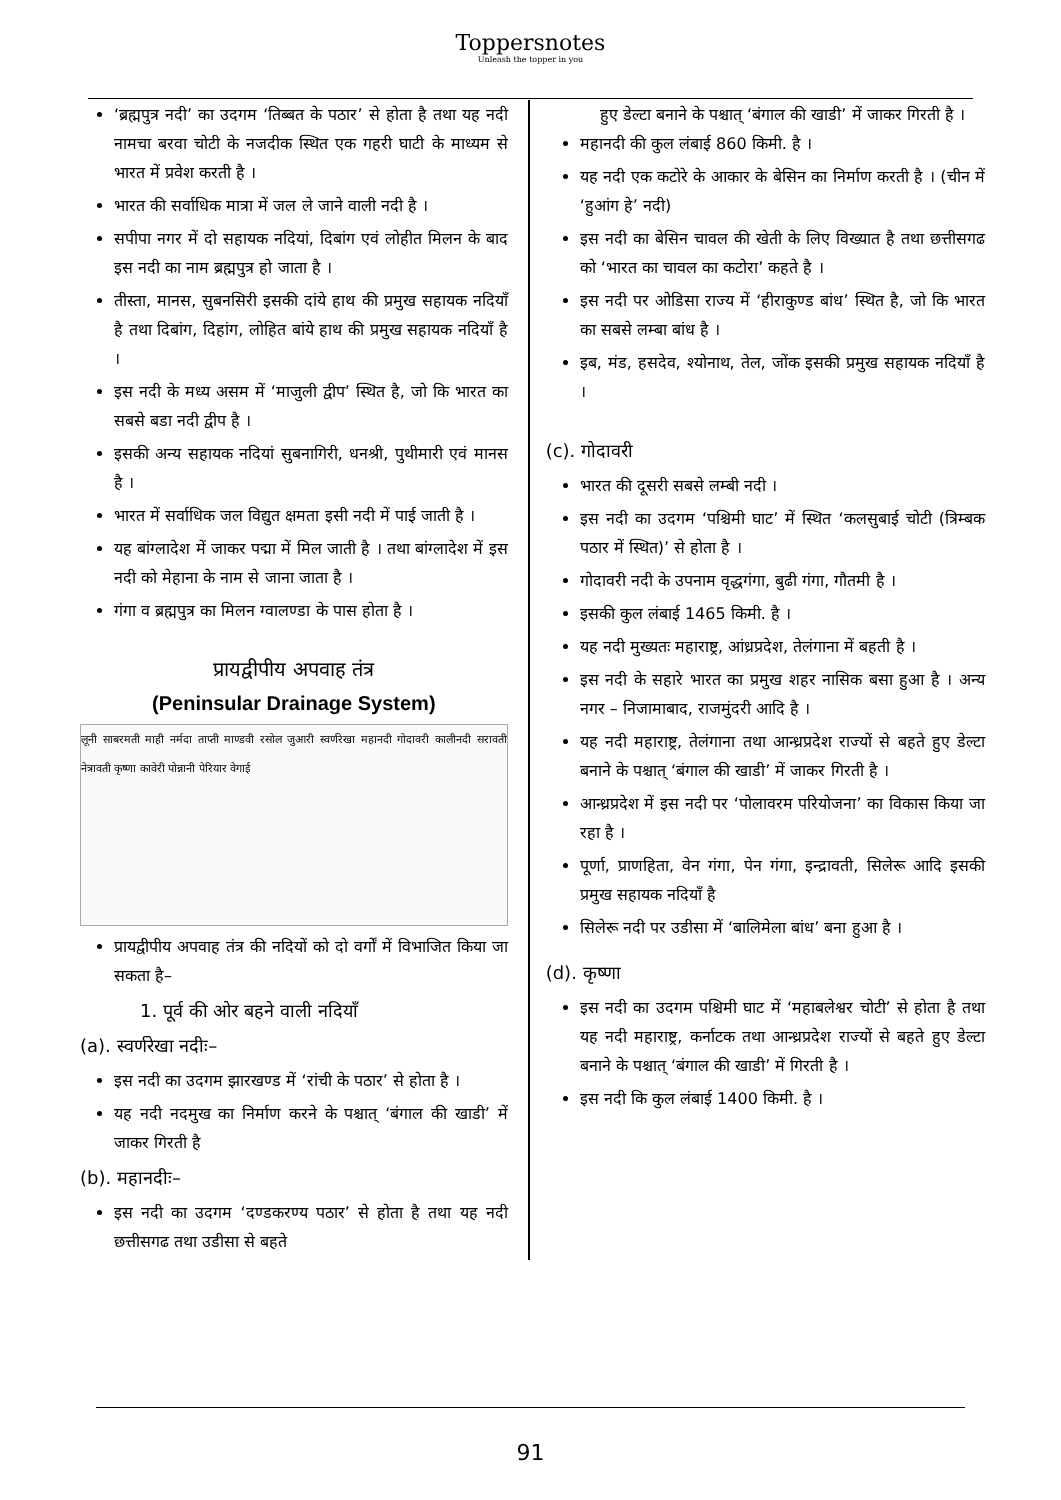Toppersnotes
Unleash the topper in you
‘ब्रह्मपुत्र नदी’ का उदगम ‘तिब्बत के पठार’ से होता है तथा यह नदी नामचा बरवा चोटी के नजदीक स्थित एक गहरी घाटी के माध्यम से भारत में प्रवेश करती है ।
भारत की सर्वाधिक मात्रा में जल ले जाने वाली नदी है ।
सपीपा नगर में दो सहायक नदियां, दिबांग एवं लोहीत मिलन के बाद इस नदी का नाम ब्रह्मपुत्र हो जाता है ।
तीस्ता, मानस, सुबनसिरी इसकी दांये हाथ की प्रमुख सहायक नदियाँ है तथा दिबांग, दिहांग, लोहित बांये हाथ की प्रमुख सहायक नदियाँ है ।
इस नदी के मध्य असम में ‘माजुली द्वीप’ स्थित है, जो कि भारत का सबसे बडा नदी द्वीप है ।
इसकी अन्य सहायक नदियां सुबनागिरी, धनश्री, पुथीमारी एवं मानस है ।
भारत में सर्वाधिक जल विद्युत क्षमता इसी नदी में पाई जाती है ।
यह बांग्लादेश में जाकर पद्मा में मिल जाती है । तथा बांग्लादेश में इस नदी को मेहाना के नाम से जाना जाता है ।
गंगा व ब्रह्मपुत्र का मिलन ग्वालण्डा के पास होता है ।
प्रायद्वीपीय अपवाह तंत्र
(Peninsular Drainage System)
लूनी साबरमती माही नर्मदा ताप्ती माण्डवी रसोल जुआरी स्वर्णरेखा महानदी गोदावरी कालीनदी सरावती नेत्रावती कृष्णा कावेरी पोन्नानी पेरियार वेगाई
प्रायद्वीपीय अपवाह तंत्र की नदियों को दो वर्गों में विभाजित किया जा सकता है–
1. पूर्व की ओर बहने वाली नदियाँ
(a). स्वर्णरेखा नदीः–
इस नदी का उदगम झारखण्ड में ‘रांची के पठार’ से होता है ।
यह नदी नदमुख का निर्माण करने के पश्चात् ‘बंगाल की खाडी’ में जाकर गिरती है
(b). महानदीः–
इस नदी का उदगम ‘दण्डकरण्य पठार’ से होता है तथा यह नदी छत्तीसगढ तथा उडीसा से बहते
हुए डेल्टा बनाने के पश्चात् ‘बंगाल की खाडी’ में जाकर गिरती है ।
महानदी की कुल लंबाई 860 किमी. है ।
यह नदी एक कटोरे के आकार के बेसिन का निर्माण करती है । (चीन में ‘हुआंग हे’ नदी)
इस नदी का बेसिन चावल की खेती के लिए विख्यात है तथा छत्तीसगढ को ‘भारत का चावल का कटोरा’ कहते है ।
इस नदी पर ओडिसा राज्य में ‘हीराकुण्ड बांध’ स्थित है, जो कि भारत का सबसे लम्बा बांध है ।
इब, मंड, हसदेव, श्योनाथ, तेल, जोंक इसकी प्रमुख सहायक नदियाँ है ।
(c). गोदावरी
भारत की दूसरी सबसे लम्बी नदी ।
इस नदी का उदगम ‘पश्चिमी घाट’ में स्थित ‘कलसुबाई चोटी (त्रिम्बक पठार में स्थित)’ से होता है ।
गोदावरी नदी के उपनाम वृद्धगंगा, बुढी गंगा, गौतमी है ।
इसकी कुल लंबाई 1465 किमी. है ।
यह नदी मुख्यतः महाराष्ट्र, आंध्रप्रदेश, तेलंगाना में बहती है ।
इस नदी के सहारे भारत का प्रमुख शहर नासिक बसा हुआ है । अन्य नगर – निजामाबाद, राजमुंदरी आदि है ।
यह नदी महाराष्ट्र, तेलंगाना तथा आन्ध्रप्रदेश राज्यों से बहते हुए डेल्टा बनाने के पश्चात् ‘बंगाल की खाडी’ में जाकर गिरती है ।
आन्ध्रप्रदेश में इस नदी पर ‘पोलावरम परियोजना’ का विकास किया जा रहा है ।
पूर्णा, प्राणहिता, वेन गंगा, पेन गंगा, इन्द्रावती, सिलेरू आदि इसकी प्रमुख सहायक नदियाँ है
सिलेरू नदी पर उडीसा में ‘बालिमेला बांध’ बना हुआ है ।
(d). कृष्णा
इस नदी का उदगम पश्चिमी घाट में ‘महाबलेश्वर चोटी’ से होता है तथा यह नदी महाराष्ट्र, कर्नाटक तथा आन्ध्रप्रदेश राज्यों से बहते हुए डेल्टा बनाने के पश्चात् ‘बंगाल की खाडी’ में गिरती है ।
इस नदी कि कुल लंबाई 1400 किमी. है ।
91